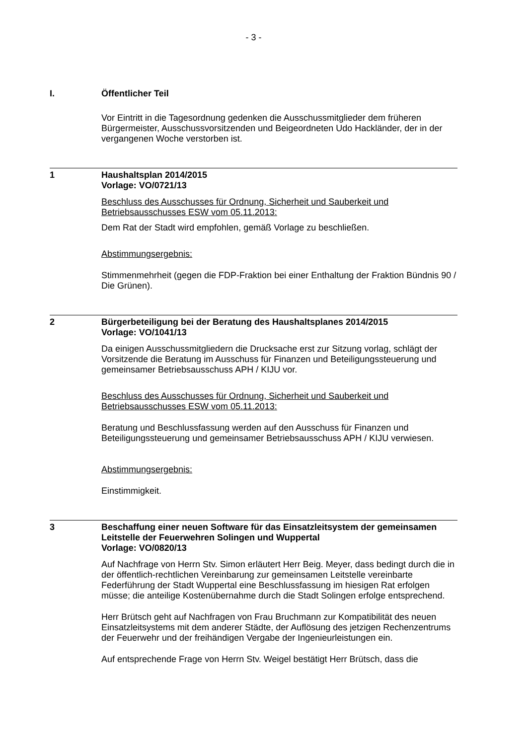- 3 -
I. Öffentlicher Teil
Vor Eintritt in die Tagesordnung gedenken die Ausschussmitglieder dem früheren Bürgermeister, Ausschussvorsitzenden und Beigeordneten Udo Hackländer, der in der vergangenen Woche verstorben ist.
1 Haushaltsplan 2014/2015
Vorlage: VO/0721/13
Beschluss des Ausschusses für Ordnung, Sicherheit und Sauberkeit und Betriebsausschusses ESW vom 05.11.2013:
Dem Rat der Stadt wird empfohlen, gemäß Vorlage zu beschließen.
Abstimmungsergebnis:
Stimmenmehrheit (gegen die FDP-Fraktion bei einer Enthaltung der Fraktion Bündnis 90 / Die Grünen).
2 Bürgerbeteiligung bei der Beratung des Haushaltsplanes 2014/2015
Vorlage: VO/1041/13
Da einigen Ausschussmitgliedern die Drucksache erst zur Sitzung vorlag, schlägt der Vorsitzende die Beratung im Ausschuss für Finanzen und Beteiligungssteuerung und gemeinsamer Betriebsausschuss APH / KIJU vor.
Beschluss des Ausschusses für Ordnung, Sicherheit und Sauberkeit und Betriebsausschusses ESW vom 05.11.2013:
Beratung und Beschlussfassung werden auf den Ausschuss für Finanzen und Beteiligungssteuerung und gemeinsamer Betriebsausschuss APH / KIJU verwiesen.
Abstimmungsergebnis:
Einstimmigkeit.
3 Beschaffung einer neuen Software für das Einsatzleitsystem der gemeinsamen Leitstelle der Feuerwehren Solingen und Wuppertal
Vorlage: VO/0820/13
Auf Nachfrage von Herrn Stv. Simon erläutert Herr Beig. Meyer, dass bedingt durch die in der öffentlich-rechtlichen Vereinbarung zur gemeinsamen Leitstelle vereinbarte Federführung der Stadt Wuppertal eine Beschlussfassung im hiesigen Rat erfolgen müsse; die anteilige Kostenübernahme durch die Stadt Solingen erfolge entsprechend.
Herr Brütsch geht auf Nachfragen von Frau Bruchmann zur Kompatibilität des neuen Einsatzleitsystems mit dem anderer Städte, der Auflösung des jetzigen Rechenzentrums der Feuerwehr und der freihändigen Vergabe der Ingenieurleistungen ein.
Auf entsprechende Frage von Herrn Stv. Weigel bestätigt Herr Brütsch, dass die